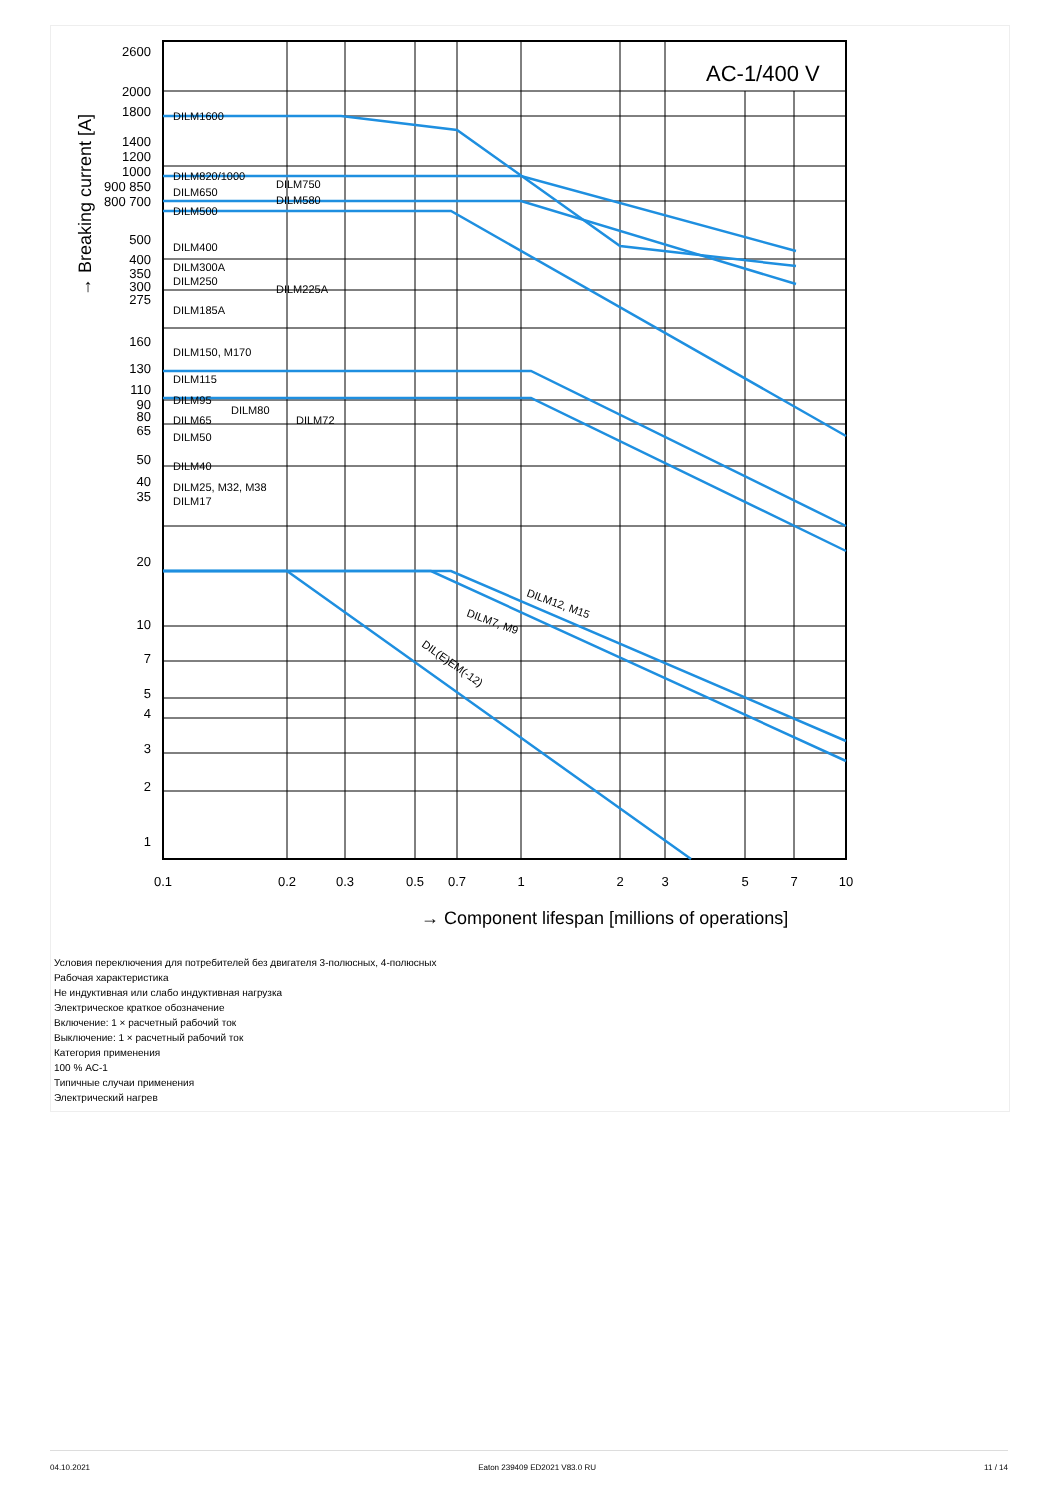AC-1/400 V
2600
2000
1800
1400
1200
1000
900 850
800 700
500
400
350
300
275
160
130
110
90
80
65
50
40
35
20
10
7
5
4
3
2
1
DILM1600
DILM820/1000
DILM750
DILM650
DILM580
DILM500
DILM400
DILM300A
DILM250
DILM225A
DILM185A
DILM150, M170
DILM115
DILM95
DILM80
DILM65
DILM72
DILM50
DILM40
DILM25, M32, M38
DILM17
DILM12, M15
DILM7, M9
DIL(E)EM(-12)
0.1
0.2
0.3
0.5
0.7
1
2
3
5
7
10
→ Component lifespan [millions of operations]
→ Breaking current [A]
Условия переключения для потребителей без двигателя 3-полюсных, 4-полюсных
Рабочая характеристика
Не индуктивная или слабо индуктивная нагрузка
Электрическое краткое обозначение
Включение: 1 × расчетный рабочий ток
Выключение: 1 × расчетный рабочий ток
Категория применения
100 % AC-1
Типичные случаи применения
Электрический нагрев
04.10.2021 Eaton 239409 ED2021 V83.0 RU 11 / 14